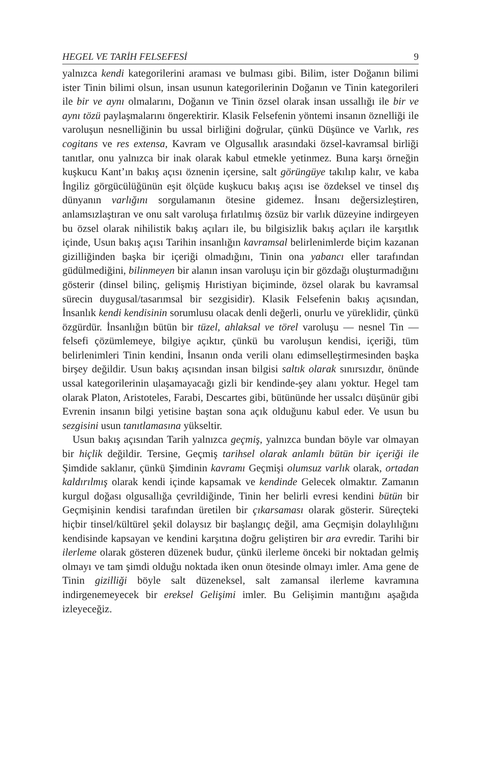HEGEL VE TARİH FELSEFESİ 9
yalnızca kendi kategorilerini araması ve bulması gibi. Bilim, ister Doğanın bilimi ister Tinin bilimi olsun, insan usunun kategorilerinin Doğanın ve Tinin kategorileri ile bir ve aynı olmalarını, Doğanın ve Tinin özsel olarak insan ussallığı ile bir ve aynı tözü paylaşmalarını öngerektirir. Klasik Felsefenin yöntemi insanın öznelliği ile varoluşun nesnelliğinin bu ussal birliğini doğrular, çünkü Düşünce ve Varlık, res cogitans ve res extensa, Kavram ve Olgusallık arasındaki özsel-kavramsal birliği tanıtlar, onu yalnızca bir inak olarak kabul etmekle yetinmez. Buna karşı örneğin kuşkucu Kant’ın bakış açısı öznenin içersine, salt görüngüye takılıp kalır, ve kaba İngiliz görgücülüğünün eşit ölçüde kuşkucu bakış açısı ise özdeksel ve tinsel dış dünyanın varlığını sorgulamanın ötesine gidemez. İnsanı değersizleştiren, anlamsızlaştıran ve onu salt varoluşa fırlatılmış özsüz bir varlık düzeyine indirgeyen bu özsel olarak nihilistik bakış açıları ile, bu bilgisizlik bakış açıları ile karşıtlık içinde, Usun bakış açısı Tarihin insanlığın kavramsal belirlenimlerde biçim kazanan gizilliğinden başka bir içeriği olmadığını, Tinin ona yabancı eller tarafından güdülmediğini, bilinmeyen bir alanın insan varoluşu için bir gözdağı oluşturmadığını gösterir (dinsel bilinç, gelişmiş Hıristiyan biçiminde, özsel olarak bu kavramsal sürecin duygusal/tasarımsal bir sezgisidir). Klasik Felsefenin bakış açısından, İnsanlık kendi kendisinin sorumlusu olacak denli değerli, onurlu ve yüreklidir, çünkü özgürdür. İnsanlığın bütün bir tüzel, ahlaksal ve törel varoluşu — nesnel Tin — felsefi çözümlemeye, bilgiye açıktır, çünkü bu varoluşun kendisi, içeriği, tüm belirlenimleri Tinin kendini, İnsanın onda verili olanı edimselleştirmesinden başka birşey değildir. Usun bakış açısından insan bilgisi saltık olarak sınırsızdır, önünde ussal kategorilerinin ulaşamayacağı gizli bir kendinde-şey alanı yoktur. Hegel tam olarak Platon, Aristoteles, Farabi, Descartes gibi, bütününde her ussalcı düşünür gibi Evrenin insanın bilgi yetisine baştan sona açık olduğunu kabul eder. Ve usun bu sezgisini usun tanıtlamasına yükseltir.
Usun bakış açısından Tarih yalnızca geçmiş, yalnızca bundan böyle var olmayan bir hiçlik değildir. Tersine, Geçmiş tarihsel olarak anlamlı bütün bir içeriği ile Şimdide saklanır, çünkü Şimdinin kavramı Geçmişi olumsuz varlık olarak, ortadan kaldırılmış olarak kendi içinde kapsamak ve kendinde Gelecek olmaktır. Zamanın kurgul doğası olgusallığa çevrildiğinde, Tinin her belirli evresi kendini bütün bir Geçmişinin kendisi tarafından üretilen bir çıkarsaması olarak gösterir. Süreçteki hiçbir tinsel/kültürel şekil dolaysız bir başlangıç değil, ama Geçmişin dolaylılığını kendisinde kapsayan ve kendini karşıtına doğru geliştiren bir ara evredir. Tarihi bir ilerleme olarak gösteren düzenek budur, çünkü ilerleme önceki bir noktadan gelmiş olmayı ve tam şimdi olduğu noktada iken onun ötesinde olmayı imler. Ama gene de Tinin gizilliği böyle salt düzeneksel, salt zamansal ilerleme kavramına indirgenemeyecek bir ereksel Gelişimi imler. Bu Gelişimin mantığını aşağıda izleyeceğiz.